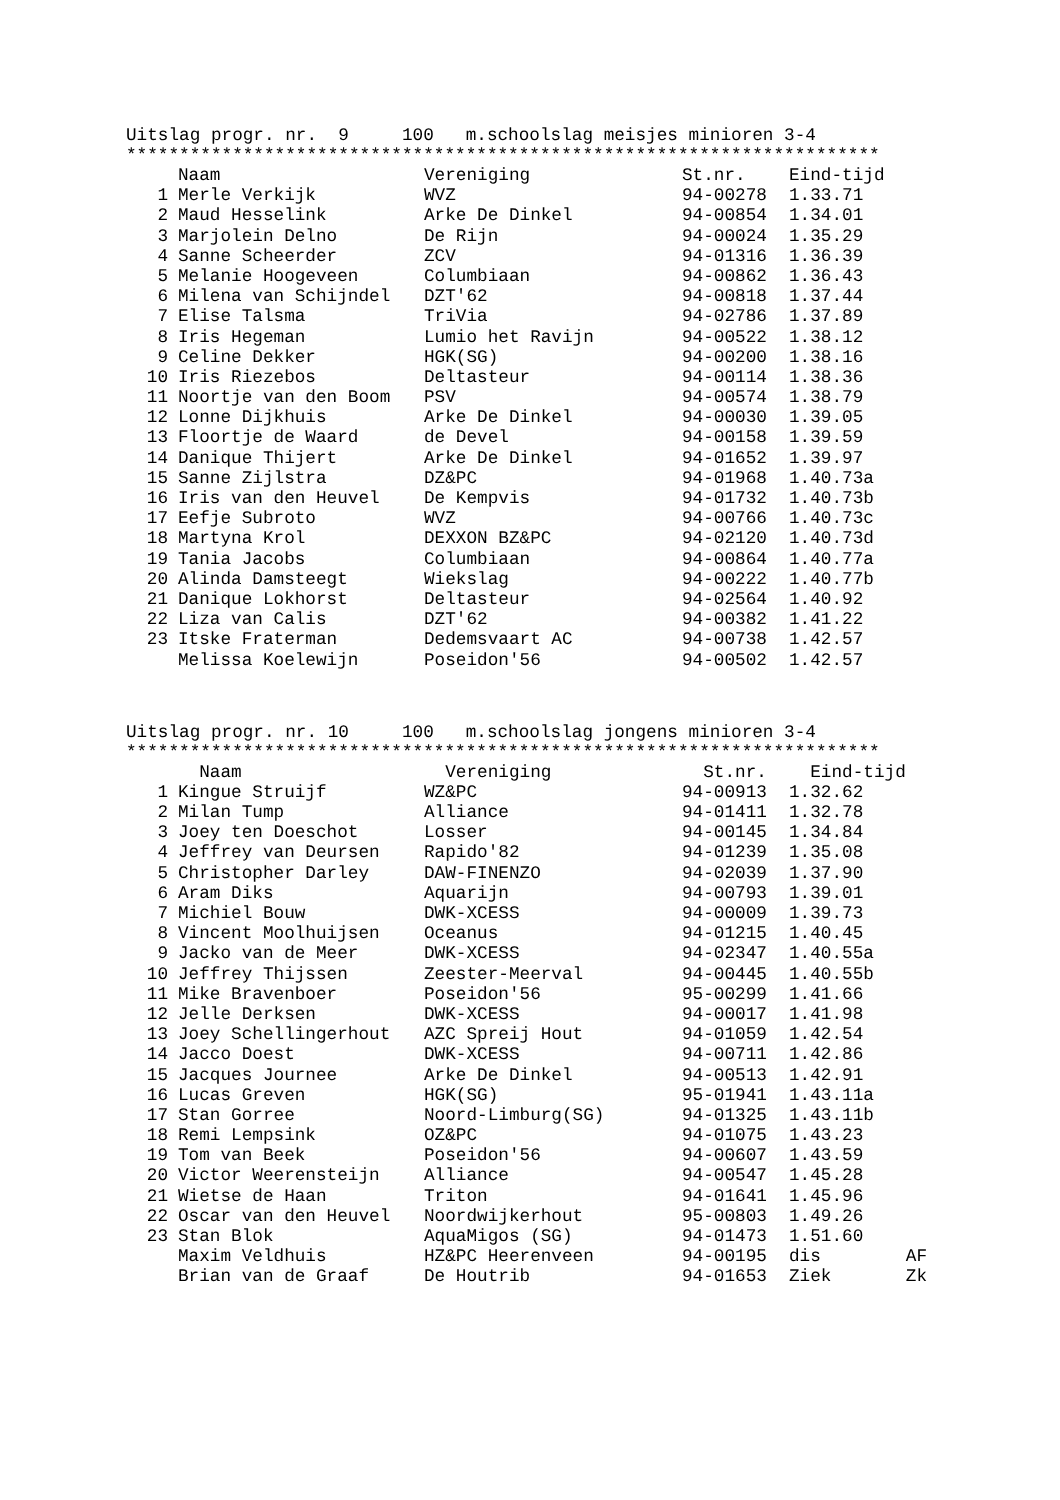Uitslag progr. nr. 9 100 m.schoolslag meisjes minioren 3-4
***********************************************************************
| | Naam | Vereniging | St.nr. | Eind-tijd | |
| --- | --- | --- | --- | --- | --- |
| 1 | Merle Verkijk | WVZ | 94-00278 | 1.33.71 | |
| 2 | Maud Hesselink | Arke De Dinkel | 94-00854 | 1.34.01 | |
| 3 | Marjolein Delno | De Rijn | 94-00024 | 1.35.29 | |
| 4 | Sanne Scheerder | ZCV | 94-01316 | 1.36.39 | |
| 5 | Melanie Hoogeveen | Columbiaan | 94-00862 | 1.36.43 | |
| 6 | Milena van Schijndel | DZT'62 | 94-00818 | 1.37.44 | |
| 7 | Elise Talsma | TriVia | 94-02786 | 1.37.89 | |
| 8 | Iris Hegeman | Lumio het Ravijn | 94-00522 | 1.38.12 | |
| 9 | Celine Dekker | HGK(SG) | 94-00200 | 1.38.16 | |
| 10 | Iris Riezebos | Deltasteur | 94-00114 | 1.38.36 | |
| 11 | Noortje van den Boom | PSV | 94-00574 | 1.38.79 | |
| 12 | Lonne Dijkhuis | Arke De Dinkel | 94-00030 | 1.39.05 | |
| 13 | Floortje de Waard | de Devel | 94-00158 | 1.39.59 | |
| 14 | Danique Thijert | Arke De Dinkel | 94-01652 | 1.39.97 | |
| 15 | Sanne Zijlstra | DZ&PC | 94-01968 | 1.40.73a | |
| 16 | Iris van den Heuvel | De Kempvis | 94-01732 | 1.40.73b | |
| 17 | Eefje Subroto | WVZ | 94-00766 | 1.40.73c | |
| 18 | Martyna Krol | DEXXON BZ&PC | 94-02120 | 1.40.73d | |
| 19 | Tania Jacobs | Columbiaan | 94-00864 | 1.40.77a | |
| 20 | Alinda Damsteegt | Wiekslag | 94-00222 | 1.40.77b | |
| 21 | Danique Lokhorst | Deltasteur | 94-02564 | 1.40.92 | |
| 22 | Liza van Calis | DZT'62 | 94-00382 | 1.41.22 | |
| 23 | Itske Fraterman | Dedemsvaart AC | 94-00738 | 1.42.57 | |
| | Melissa Koelewijn | Poseidon'56 | 94-00502 | 1.42.57 | |
Uitslag progr. nr. 10 100 m.schoolslag jongens minioren 3-4
***********************************************************************
| | Naam | Vereniging | St.nr. | Eind-tijd | |
| --- | --- | --- | --- | --- | --- |
| 1 | Kingue Struijf | WZ&PC | 94-00913 | 1.32.62 | |
| 2 | Milan Tump | Alliance | 94-01411 | 1.32.78 | |
| 3 | Joey ten Doeschot | Losser | 94-00145 | 1.34.84 | |
| 4 | Jeffrey van Deursen | Rapido'82 | 94-01239 | 1.35.08 | |
| 5 | Christopher Darley | DAW-FINENZO | 94-02039 | 1.37.90 | |
| 6 | Aram Diks | Aquarijn | 94-00793 | 1.39.01 | |
| 7 | Michiel Bouw | DWK-XCESS | 94-00009 | 1.39.73 | |
| 8 | Vincent Moolhuijsen | Oceanus | 94-01215 | 1.40.45 | |
| 9 | Jacko van de Meer | DWK-XCESS | 94-02347 | 1.40.55a | |
| 10 | Jeffrey Thijssen | Zeester-Meerval | 94-00445 | 1.40.55b | |
| 11 | Mike Bravenboer | Poseidon'56 | 95-00299 | 1.41.66 | |
| 12 | Jelle Derksen | DWK-XCESS | 94-00017 | 1.41.98 | |
| 13 | Joey Schellingerhout | AZC Spreij Hout | 94-01059 | 1.42.54 | |
| 14 | Jacco Doest | DWK-XCESS | 94-00711 | 1.42.86 | |
| 15 | Jacques Journee | Arke De Dinkel | 94-00513 | 1.42.91 | |
| 16 | Lucas Greven | HGK(SG) | 95-01941 | 1.43.11a | |
| 17 | Stan Gorree | Noord-Limburg(SG) | 94-01325 | 1.43.11b | |
| 18 | Remi Lempsink | OZ&PC | 94-01075 | 1.43.23 | |
| 19 | Tom van Beek | Poseidon'56 | 94-00607 | 1.43.59 | |
| 20 | Victor Weerensteijn | Alliance | 94-00547 | 1.45.28 | |
| 21 | Wietse de Haan | Triton | 94-01641 | 1.45.96 | |
| 22 | Oscar van den Heuvel | Noordwijkerhout | 95-00803 | 1.49.26 | |
| 23 | Stan Blok | AquaMigos (SG) | 94-01473 | 1.51.60 | |
| | Maxim Veldhuis | HZ&PC Heerenveen | 94-00195 | dis | AF |
| | Brian van de Graaf | De Houtrib | 94-01653 | Ziek | Zk |